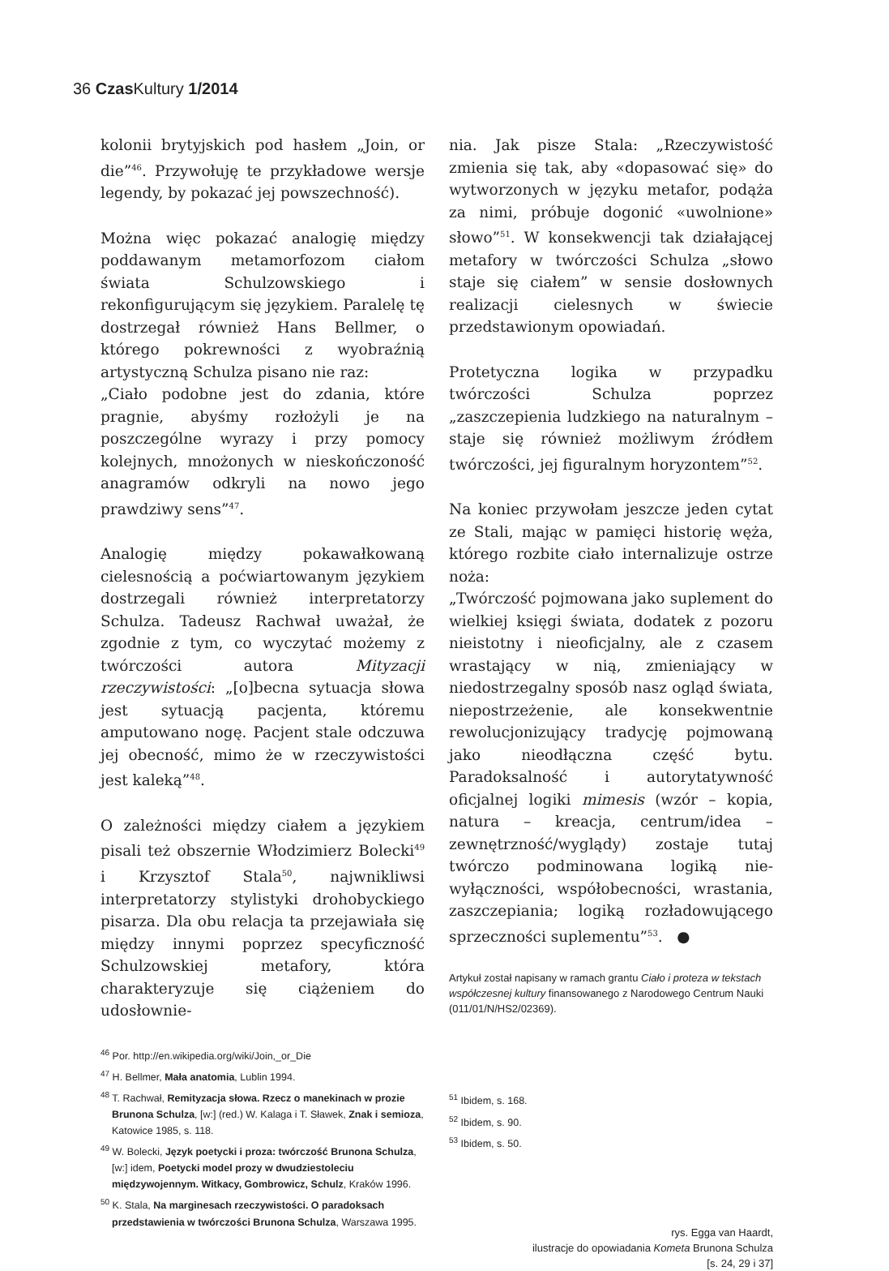36 Czas Kultury 1/2014
kolonii brytyjskich pod hasłem „Join, or die”<sup>46</sup>. Przywołuję te przykładowe wersje legendy, by pokazać jej powszechność).
Można więc pokazać analogię między poddawanym metamorfozom ciałom świata Schulzowskiego i rekonfigurującym się językiem. Paralelę tę dostrzegał również Hans Bellmer, o którego pokrewności z wyobraźnią artystyczną Schulza pisano nie raz:
„Ciało podobne jest do zdania, które pragnie, abyśmy rozłożyli je na poszczególne wyrazy i przy pomocy kolejnych, mnożonych w nieskończoność anagramów odkryli na nowo jego prawdziwy sens”<sup>47</sup>.
Analogię między pokawałkowaną cielesnością a poćwiartowanym językiem dostrzegali również interpretatorzy Schulza. Tadeusz Rachwał uważał, że zgodnie z tym, co wyczytać możemy z twórczości autora Mityzacji rzeczywistości: „[o]becna sytuacja słowa jest sytuacją pacjenta, któremu amputowano nogę. Pacjent stale odczuwa jej obecność, mimo że w rzeczywistości jest kaleką”<sup>48</sup>.
O zależności między ciałem a językiem pisali też obszernie Włodzimierz Bolecki<sup>49</sup> i Krzysztof Stala<sup>50</sup>, najwnikliwsi interpretatorzy stylistyki drohobyckiego pisarza. Dla obu relacja ta przejawiała się między innymi poprzez specyficzność Schulzowskiej metafory, która charakteryzuje się ciążeniem do udosłownie-
<sup>46</sup> Por. http://en.wikipedia.org/wiki/Join,_or_Die
<sup>47</sup> H. Bellmer, Mała anatomia, Lublin 1994.
<sup>48</sup> T. Rachwał, Remityzacja słowa. Rzecz o manekinach w prozie Brunona Schulza, [w:] (red.) W. Kalaga i T. Sławek, Znak i semioza, Katowice 1985, s. 118.
<sup>49</sup> W. Bolecki, Język poetycki i proza: twórczość Brunona Schulza, [w:] idem, Poetycki model prozy w dwudziestoleciu międzywojennym. Witkacy, Gombrowicz, Schulz, Kraków 1996.
<sup>50</sup> K. Stala, Na marginesach rzeczywistości. O paradoksach przedstawienia w twórczości Brunona Schulza, Warszawa 1995.
nia. Jak pisze Stala: „Rzeczywistość zmienia się tak, aby «dopasować się» do wytworzonych w języku metafor, podąża za nimi, próbuje dogonić «uwolnione» słowo”<sup>51</sup>. W konsekwencji tak działającej metafory w twórczości Schulza „słowo staje się ciałem” w sensie dosłownych realizacji cielesnych w świecie przedstawionym opowiadań.
Protetyczna logika w przypadku twórczości Schulza poprzez „zaszczepienia ludzkiego na naturalnym – staje się również możliwym źródłem twórczości, jej figuralnym horyzontem”<sup>52</sup>.
Na koniec przywołam jeszcze jeden cytat ze Stali, mając w pamięci historię węża, którego rozbite ciało internalizuje ostrze noża:
„Twórczość pojmowana jako suplement do wielkiej księgi świata, dodatek z pozoru nieistotny i nieoficjalny, ale z czasem wrastający w nią, zmieniający w niedostrzegalny sposób nasz ogląd świata, niepostrzeżenie, ale konsekwentnie rewolucjonizujący tradycję pojmowaną jako nieodłączna część bytu. Paradoksalność i autorytatywność oficjalnej logiki mimesis (wzór – kopia, natura – kreacja, centrum/idea – zewnętrzność/wyglądy) zostaje tutaj twórczo podminowana logiką nie-wyłączności, współobecności, wrastania, zaszczepiania; logiką rozładowującego sprzeczności suplementu”<sup>53</sup>. ●
Artykuł został napisany w ramach grantu Ciało i proteza w tekstach współczesnej kultury finansowanego z Narodowego Centrum Nauki (011/01/N/HS2/02369).
<sup>51</sup> Ibidem, s. 168.
<sup>52</sup> Ibidem, s. 90.
<sup>53</sup> Ibidem, s. 50.
rys. Egga van Haardt,
ilustracje do opowiadania Kometa Brunona Schulza
[s. 24, 29 i 37]